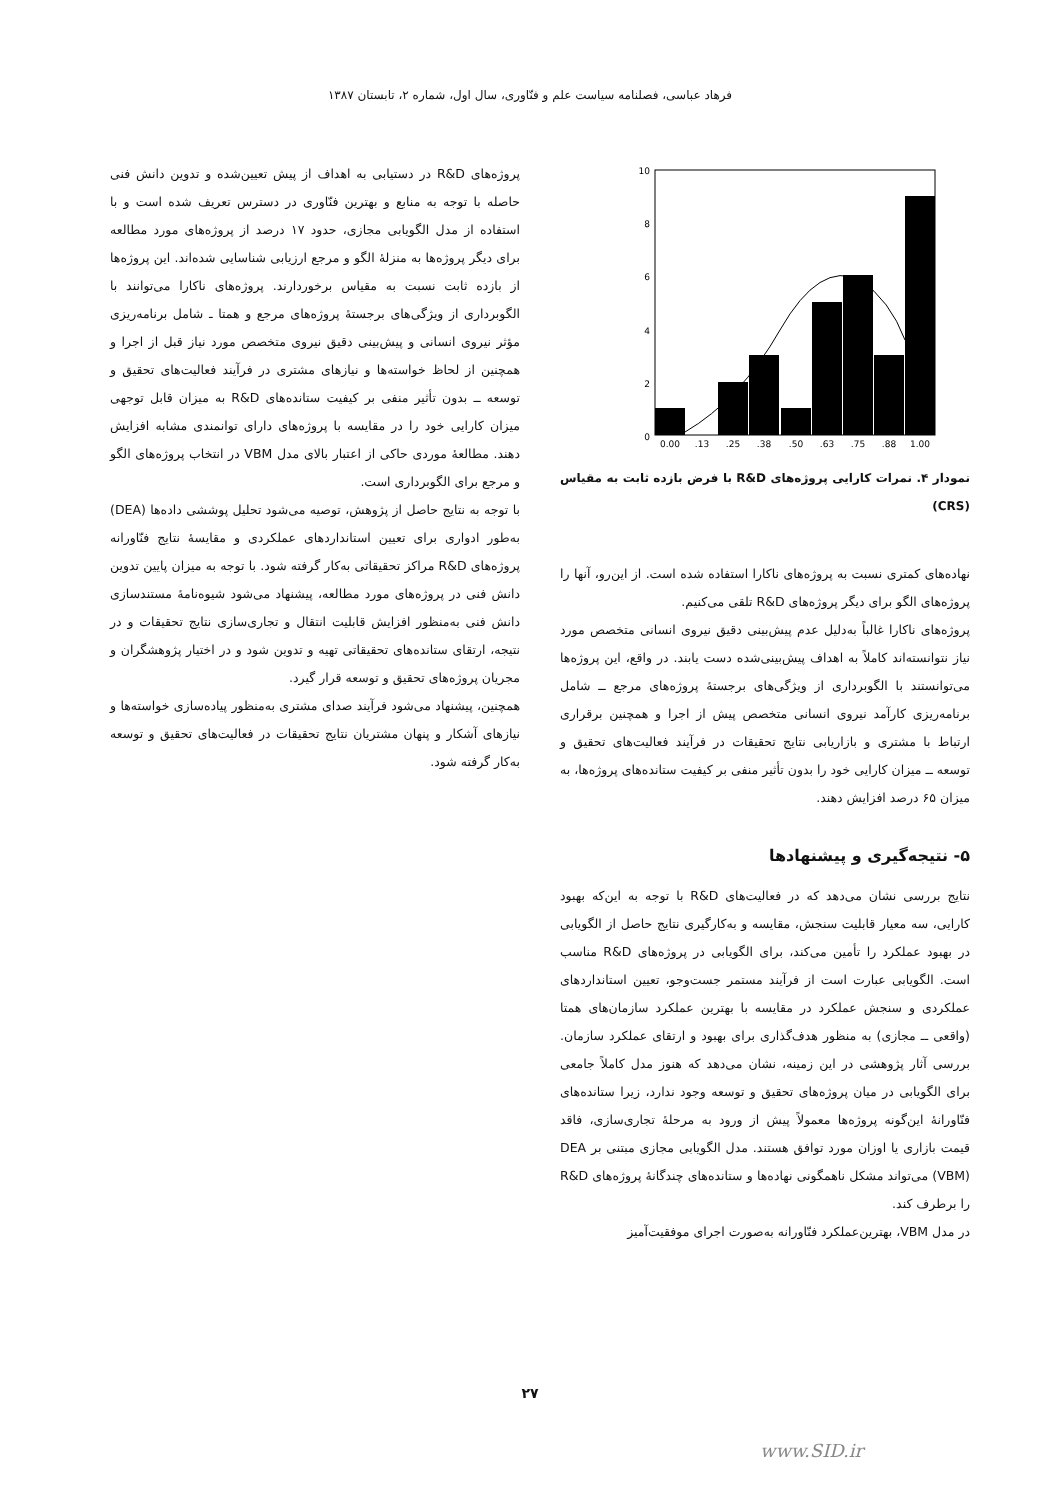فرهاد عباسی، فصلنامه سیاست علم و فنّاوری، سال اول، شماره ۲، تابستان ۱۳۸۷
10
8
6
4
2
0
0.00
.13
.25
.38
.50
.63
.75
.88
1.00
نمودار ۴. نمرات کارایی پروژه‌های R&D با فرض بازده ثابت به مقیاس (CRS)
نهاده‌های کمتری نسبت به پروژه‌های ناکارا استفاده شده است. از این‌رو، آنها را پروژه‌های الگو برای دیگر پروژه‌های R&D تلقی می‌کنیم.
پروژه‌های ناکارا غالباً به‌دلیل عدم پیش‌بینی دقیق نیروی انسانی متخصص مورد نیاز نتوانسته‌اند کاملاً به اهداف پیش‌بینی‌شده دست یابند. در واقع، این پروژه‌ها می‌توانستند با الگوبرداری از ویژگی‌های برجستهٔ پروژه‌های مرجع ــ شامل برنامه‌ریزی کارآمد نیروی انسانی متخصص پیش از اجرا و همچنین برقراری ارتباط با مشتری و بازاریابی نتایج تحقیقات در فرآیند فعالیت‌های تحقیق و توسعه ــ میزان کارایی خود را بدون تأثیر منفی بر کیفیت ستانده‌های پروژه‌ها، به میزان ۶۵ درصد افزایش دهند.
۵- نتیجه‌گیری و پیشنهادها
نتایج بررسی نشان می‌دهد که در فعالیت‌های R&D با توجه به این‌که بهبود کارایی، سه معیار قابلیت سنجش، مقایسه و به‌کارگیری نتایج حاصل از الگویابی در بهبود عملکرد را تأمین می‌کند، برای الگویابی در پروژه‌های R&D مناسب است. الگویابی عبارت است از فرآیند مستمر جست‌وجو، تعیین استانداردهای عملکردی و سنجش عملکرد در مقایسه با بهترین عملکرد سازمان‌های همتا (واقعی ــ مجازی) به منظور هدف‌گذاری برای بهبود و ارتقای عملکرد سازمان. بررسی آثار پژوهشی در این زمینه، نشان می‌دهد که هنوز مدل کاملاً جامعی برای الگویابی در میان پروژه‌های تحقیق و توسعه وجود ندارد، زیرا ستانده‌های فنّاورانهٔ این‌گونه پروژه‌ها معمولاً پیش از ورود به مرحلهٔ تجاری‌سازی، فاقد قیمت بازاری یا اوزان مورد توافق هستند. مدل الگویابی مجازی مبتنی بر DEA (VBM) می‌تواند مشکل ناهمگونی نهاده‌ها و ستانده‌های چندگانهٔ پروژه‌های R&D را برطرف کند.
در مدل VBM، بهترین‌عملکرد فنّاورانه به‌صورت اجرای موفقیت‌آمیز
پروژه‌های R&D در دستیابی به اهداف از پیش تعیین‌شده و تدوین دانش فنی حاصله با توجه به منابع و بهترین فنّاوری در دسترس تعریف شده است و با استفاده از مدل الگویابی مجازی، حدود ۱۷ درصد از پروژه‌های مورد مطالعه برای دیگر پروژه‌ها به منزلهٔ الگو و مرجع ارزیابی شناسایی شده‌اند. این پروژه‌ها از بازده ثابت نسبت به مقیاس برخوردارند. پروژه‌های ناکارا می‌توانند با الگوبرداری از ویژگی‌های برجستهٔ پروژه‌های مرجع و همتا ـ شامل برنامه‌ریزی مؤثر نیروی انسانی و پیش‌بینی دقیق نیروی متخصص مورد نیاز قبل از اجرا و همچنین از لحاظ خواسته‌ها و نیازهای مشتری در فرآیند فعالیت‌های تحقیق و توسعه ــ بدون تأثیر منفی بر کیفیت ستانده‌های R&D به میزان قابل توجهی میزان کارایی خود را در مقایسه با پروژه‌های دارای توانمندی مشابه افزایش دهند. مطالعهٔ موردی حاکی از اعتبار بالای مدل VBM در انتخاب پروژه‌های الگو و مرجع برای الگوبرداری است.
با توجه به نتایج حاصل از پژوهش، توصیه می‌شود تحلیل پوششی داده‌ها (DEA) به‌طور ادواری برای تعیین استانداردهای عملکردی و مقایسهٔ نتایج فنّاورانه پروژه‌های R&D مراکز تحقیقاتی به‌کار گرفته شود. با توجه به میزان پایین تدوین دانش فنی در پروژه‌های مورد مطالعه، پیشنهاد می‌شود شیوه‌نامهٔ مستندسازی دانش فنی به‌منظور افزایش قابلیت انتقال و تجاری‌سازی نتایج تحقیقات و در نتیجه، ارتقای ستانده‌های تحقیقاتی تهیه و تدوین شود و در اختیار پژوهشگران و مجریان پروژه‌های تحقیق و توسعه قرار گیرد.
همچنین، پیشنهاد می‌شود فرآیند صدای مشتری به‌منظور پیاده‌سازی خواسته‌ها و نیازهای آشکار و پنهان مشتریان نتایج تحقیقات در فعالیت‌های تحقیق و توسعه به‌کار گرفته شود.
۲۷
www.SID.ir